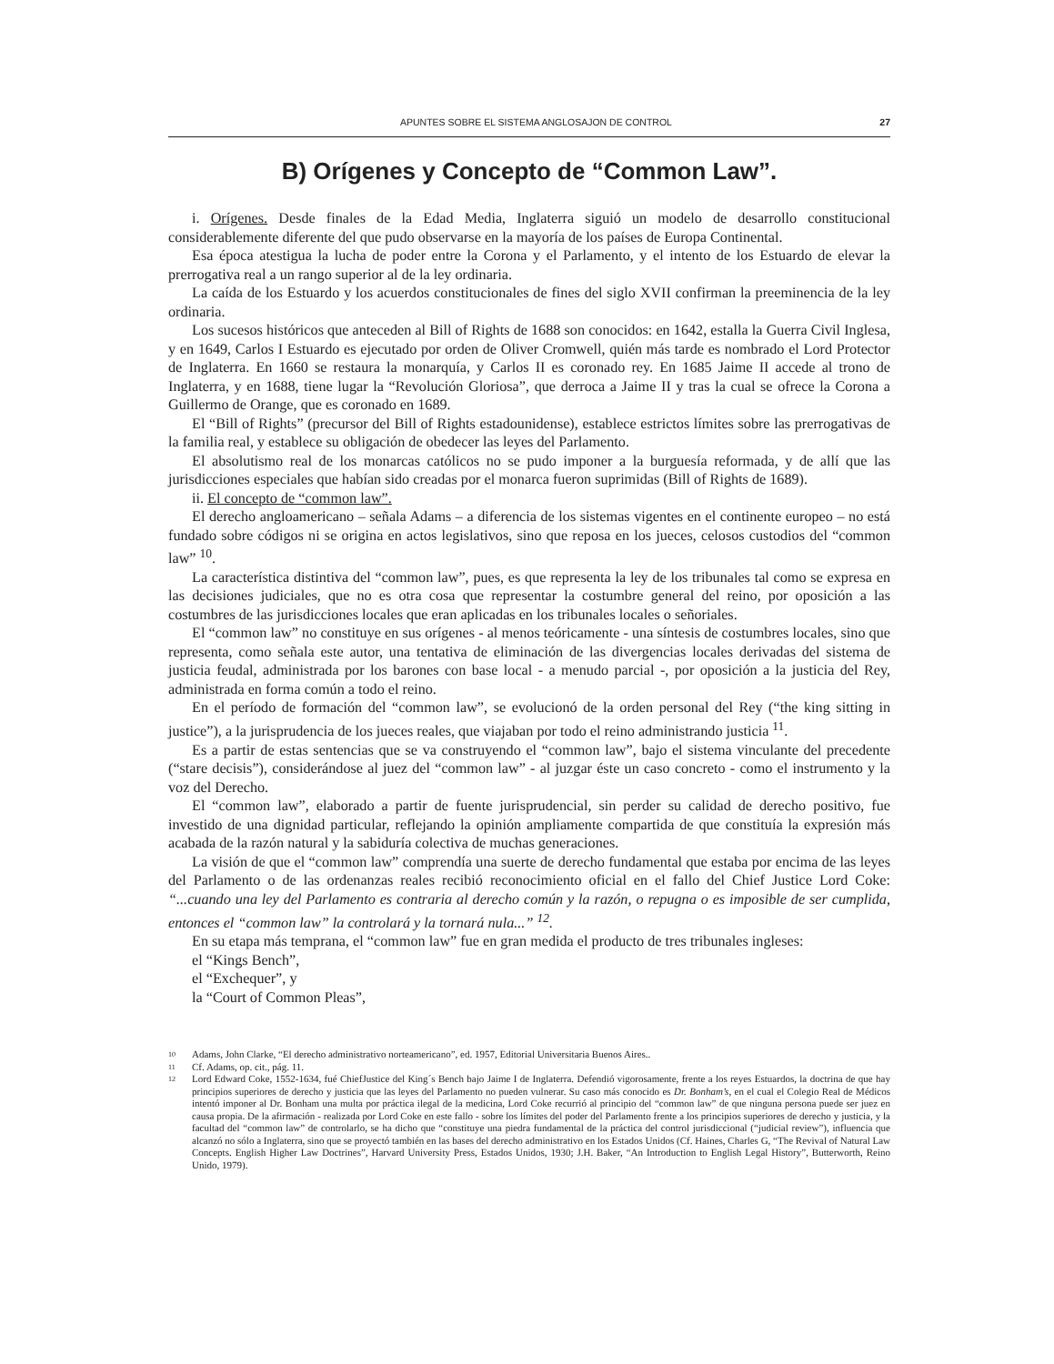APUNTES SOBRE EL SISTEMA ANGLOSAJON DE CONTROL 27
B) Orígenes y Concepto de “Common Law”.
i. Orígenes. Desde finales de la Edad Media, Inglaterra siguió un modelo de desarrollo constitucional considerablemente diferente del que pudo observarse en la mayoría de los países de Europa Continental.
Esa época atestigua la lucha de poder entre la Corona y el Parlamento, y el intento de los Estuardo de elevar la prerrogativa real a un rango superior al de la ley ordinaria.
La caída de los Estuardo y los acuerdos constitucionales de fines del siglo XVII confirman la preeminencia de la ley ordinaria.
Los sucesos históricos que anteceden al Bill of Rights de 1688 son conocidos: en 1642, estalla la Guerra Civil Inglesa, y en 1649, Carlos I Estuardo es ejecutado por orden de Oliver Cromwell, quién más tarde es nombrado el Lord Protector de Inglaterra. En 1660 se restaura la monarquía, y Carlos II es coronado rey. En 1685 Jaime II accede al trono de Inglaterra, y en 1688, tiene lugar la “Revolución Gloriosa”, que derroca a Jaime II y tras la cual se ofrece la Corona a Guillermo de Orange, que es coronado en 1689.
El “Bill of Rights” (precursor del Bill of Rights estadounidense), establece estrictos límites sobre las prerrogativas de la familia real, y establece su obligación de obedecer las leyes del Parlamento.
El absolutismo real de los monarcas católicos no se pudo imponer a la burguesía reformada, y de allí que las jurisdicciones especiales que habían sido creadas por el monarca fueron suprimidas (Bill of Rights de 1689).
ii. El concepto de “common law”.
El derecho angloamericano – señala Adams – a diferencia de los sistemas vigentes en el continente europeo – no está fundado sobre códigos ni se origina en actos legislativos, sino que reposa en los jueces, celosos custodios del “common law” <sup>10</sup>.
La característica distintiva del “common law”, pues, es que representa la ley de los tribunales tal como se expresa en las decisiones judiciales, que no es otra cosa que representar la costumbre general del reino, por oposición a las costumbres de las jurisdicciones locales que eran aplicadas en los tribunales locales o señoriales.
El “common law” no constituye en sus orígenes - al menos teóricamente - una síntesis de costumbres locales, sino que representa, como señala este autor, una tentativa de eliminación de las divergencias locales derivadas del sistema de justicia feudal, administrada por los barones con base local - a menudo parcial -, por oposición a la justicia del Rey, administrada en forma común a todo el reino.
En el período de formación del “common law”, se evolucionó de la orden personal del Rey (“the king sitting in justice”), a la jurisprudencia de los jueces reales, que viajaban por todo el reino administrando justicia <sup>11</sup>.
Es a partir de estas sentencias que se va construyendo el “common law”, bajo el sistema vinculante del precedente (“stare decisis”), considerándose al juez del “common law” - al juzgar éste un caso concreto - como el instrumento y la voz del Derecho.
El “common law”, elaborado a partir de fuente jurisprudencial, sin perder su calidad de derecho positivo, fue investido de una dignidad particular, reflejando la opinión ampliamente compartida de que constituía la expresión más acabada de la razón natural y la sabiduría colectiva de muchas generaciones.
La visión de que el “common law” comprendía una suerte de derecho fundamental que estaba por encima de las leyes del Parlamento o de las ordenanzas reales recibió reconocimiento oficial en el fallo del Chief Justice Lord Coke: “...cuando una ley del Parlamento es contraria al derecho común y la razón, o repugna o es imposible de ser cumplida, entonces el “common law” la controlará y la tornará nula...” <sup>12</sup>.
En su etapa más temprana, el “common law” fue en gran medida el producto de tres tribunales ingleses:
el “Kings Bench”,
el “Exchequer”, y
la “Court of Common Pleas”,
10 Adams, John Clarke, “El derecho administrativo norteamericano”, ed. 1957, Editorial Universitaria Buenos Aires..
11 Cf. Adams, op. cit., pág. 11.
12 Lord Edward Coke, 1552-1634, fué ChiefJustice del King´s Bench bajo Jaime I de Inglaterra. Defendió vigorosamente, frente a los reyes Estuardos, la doctrina de que hay principios superiores de derecho y justicia que las leyes del Parlamento no pueden vulnerar. Su caso más conocido es Dr. Bonham’s, en el cual el Colegio Real de Médicos intentó imponer al Dr. Bonham una multa por práctica ilegal de la medicina, Lord Coke recurrió al principio del “common law” de que ninguna persona puede ser juez en causa propia. De la afirmación - realizada por Lord Coke en este fallo - sobre los límites del poder del Parlamento frente a los principios superiores de derecho y justicia, y la facultad del “common law” de controlarlo, se ha dicho que “constituye una piedra fundamental de la práctica del control jurisdiccional (“judicial review”), influencia que alcanzó no sólo a Inglaterra, sino que se proyectó también en las bases del derecho administrativo en los Estados Unidos (Cf. Haines, Charles G, “The Revival of Natural Law Concepts. English Higher Law Doctrines”, Harvard University Press, Estados Unidos, 1930; J.H. Baker, “An Introduction to English Legal History”, Butterworth, Reino Unido, 1979).